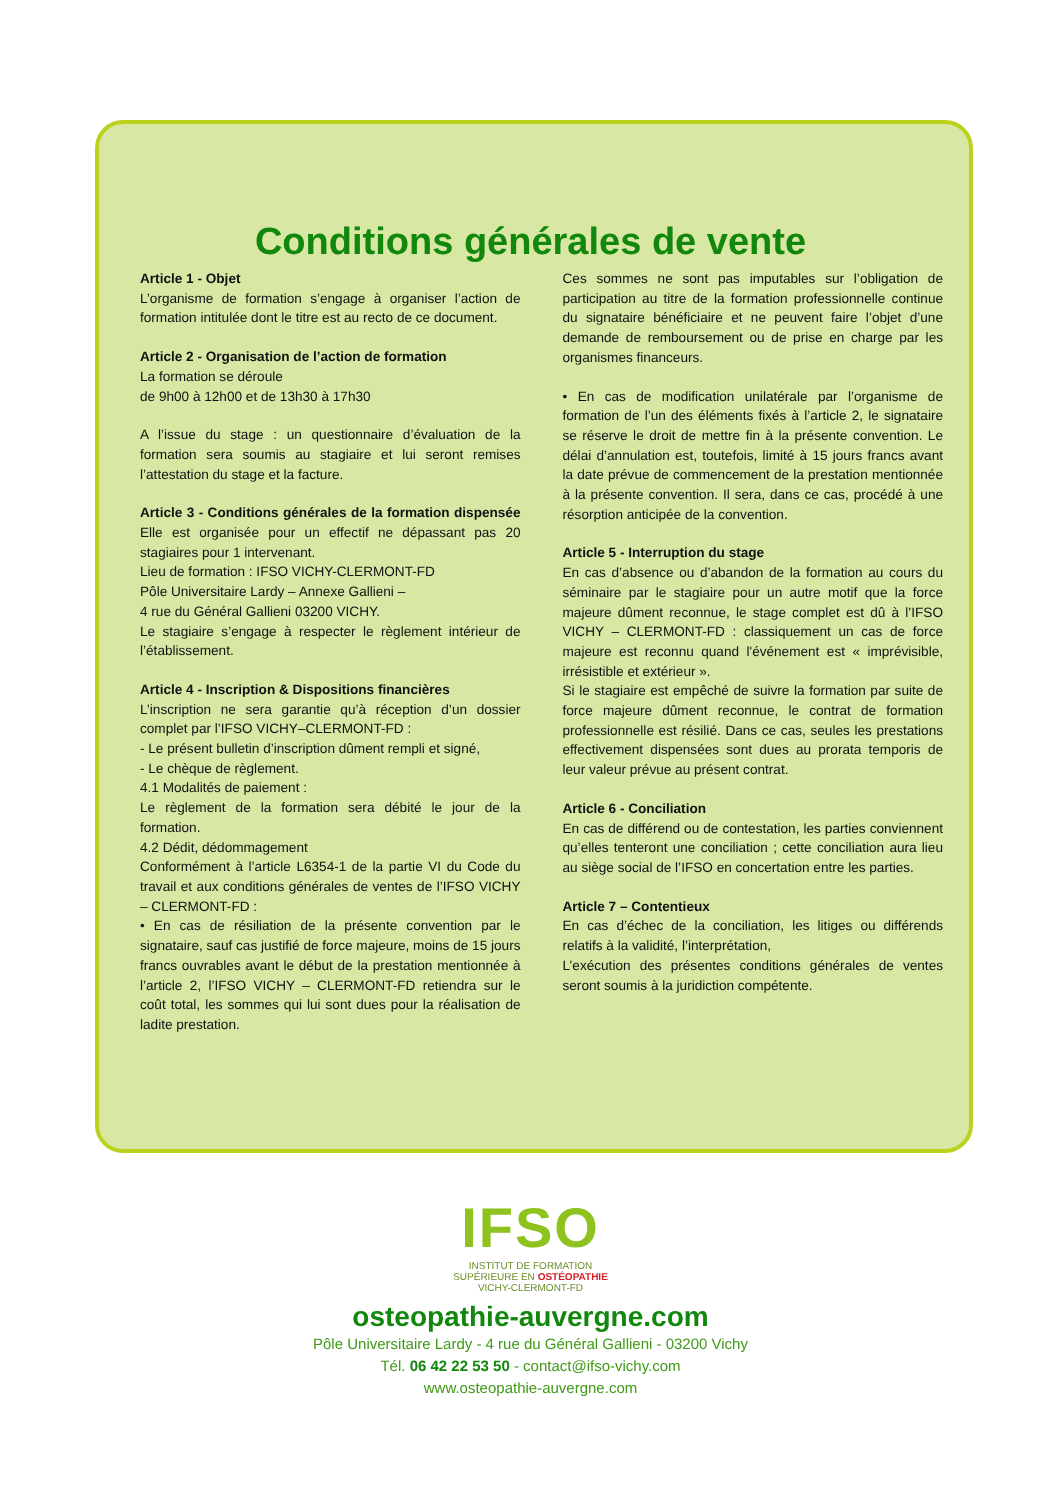Conditions générales de vente
Article 1 - Objet
L’organisme de formation s’engage à organiser l’action de formation intitulée dont le titre est au recto de ce document.
Article 2 - Organisation de l’action de formation
La formation se déroule
de 9h00 à 12h00 et de 13h30 à 17h30
A l’issue du stage : un questionnaire d’évaluation de la formation sera soumis au stagiaire et lui seront remises l’attestation du stage et la facture.
Article 3 - Conditions générales de la formation dispensée Elle est organisée pour un effectif ne dépassant pas 20 stagiaires pour 1 intervenant.
Lieu de formation : IFSO VICHY-CLERMONT-FD
Pôle Universitaire Lardy – Annexe Gallieni –
4 rue du Général Gallieni 03200 VICHY.
Le stagiaire s’engage à respecter le règlement intérieur de l’établissement.
Article 4 - Inscription & Dispositions financières
L’inscription ne sera garantie qu’à réception d’un dossier complet par l’IFSO VICHY–CLERMONT-FD :
- Le présent bulletin d’inscription dûment rempli et signé,
- Le chèque de règlement.
4.1 Modalités de paiement :
Le règlement de la formation sera débité le jour de la formation.
4.2 Dédit, dédommagement
Conformément à l’article L6354-1 de la partie VI du Code du travail et aux conditions générales de ventes de l’IFSO VICHY – CLERMONT-FD :
• En cas de résiliation de la présente convention par le signataire, sauf cas justifié de force majeure, moins de 15 jours francs ouvrables avant le début de la prestation mentionnée à l’article 2, l’IFSO VICHY – CLERMONT-FD retiendra sur le coût total, les sommes qui lui sont dues pour la réalisation de ladite prestation.
Ces sommes ne sont pas imputables sur l’obligation de participation au titre de la formation professionnelle continue du signataire bénéficiaire et ne peuvent faire l’objet d’une demande de remboursement ou de prise en charge par les organismes financeurs.
• En cas de modification unilatérale par l’organisme de formation de l’un des éléments fixés à l’article 2, le signataire se réserve le droit de mettre fin à la présente convention. Le délai d’annulation est, toutefois, limité à 15 jours francs avant la date prévue de commencement de la prestation mentionnée à la présente convention. Il sera, dans ce cas, procédé à une résorption anticipée de la convention.
Article 5 - Interruption du stage
En cas d’absence ou d’abandon de la formation au cours du séminaire par le stagiaire pour un autre motif que la force majeure dûment reconnue, le stage complet est dû à l’IFSO VICHY – CLERMONT-FD : classiquement un cas de force majeure est reconnu quand l'événement est « imprévisible, irrésistible et extérieur ».
Si le stagiaire est empêché de suivre la formation par suite de force majeure dûment reconnue, le contrat de formation professionnelle est résilié. Dans ce cas, seules les prestations effectivement dispensées sont dues au prorata temporis de leur valeur prévue au présent contrat.
Article 6 - Conciliation
En cas de différend ou de contestation, les parties conviennent qu’elles tenteront une conciliation ; cette conciliation aura lieu au siège social de l’IFSO en concertation entre les parties.
Article 7 – Contentieux
En cas d’échec de la conciliation, les litiges ou différends relatifs à la validité, l’interprétation,
L’exécution des présentes conditions générales de ventes seront soumis à la juridiction compétente.
IFSO
INSTITUT DE FORMATION
SUPÉRIEURE EN OSTÉOPATHIE
VICHY-CLERMONT-FD
osteopathie-auvergne.com
Pôle Universitaire Lardy - 4 rue du Général Gallieni - 03200 Vichy
Tél. 06 42 22 53 50 - contact@ifso-vichy.com
www.osteopathie-auvergne.com